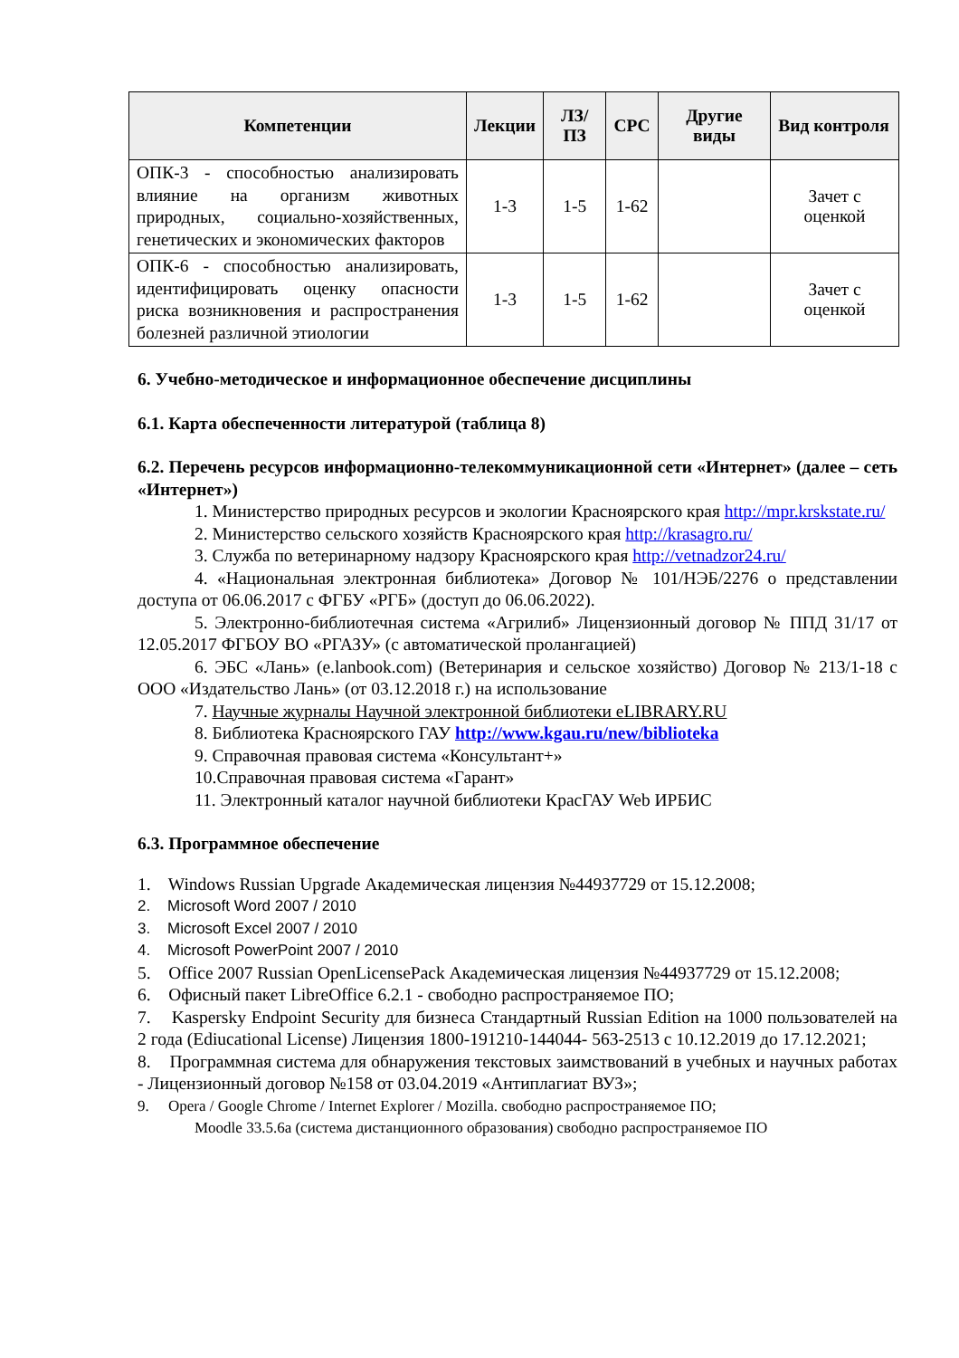| Компетенции | Лекции | ЛЗ/ПЗ | СРС | Другие виды | Вид контроля |
| --- | --- | --- | --- | --- | --- |
| ОПК-3 - способностью анализировать влияние на организм животных природных, социально-хозяйственных, генетических и экономических факторов | 1-3 | 1-5 | 1-62 | | Зачет с оценкой |
| ОПК-6 - способностью анализировать, идентифицировать оценку опасности риска возникновения и распространения болезней различной этиологии | 1-3 | 1-5 | 1-62 | | Зачет с оценкой |
6. Учебно-методическое и информационное обеспечение дисциплины
6.1. Карта обеспеченности литературой (таблица 8)
6.2. Перечень ресурсов информационно-телекоммуникационной сети «Интернет» (далее – сеть «Интернет»)
1. Министерство природных ресурсов и экологии Красноярского края http://mpr.krskstate.ru/
2. Министерство сельского хозяйств Красноярского края http://krasagro.ru/
3. Служба по ветеринарному надзору Красноярского края http://vetnadzor24.ru/
4. «Национальная электронная библиотека» Договор № 101/НЭБ/2276 о представлении доступа от 06.06.2017 с ФГБУ «РГБ» (доступ до 06.06.2022).
5. Электронно-библиотечная система «Агрилиб» Лицензионный договор № ППД 31/17 от 12.05.2017 ФГБОУ ВО «РГАЗУ» (с автоматической пролангацией)
6. ЭБС «Лань» (e.lanbook.com) (Ветеринария и сельское хозяйство) Договор № 213/1-18 с ООО «Издательство Лань» (от 03.12.2018 г.) на использование
7. Научные журналы Научной электронной библиотеки eLIBRARY.RU
8. Библиотека Красноярского ГАУ http://www.kgau.ru/new/biblioteka
9. Справочная правовая система «Консультант+»
10.Справочная правовая система «Гарант»
11. Электронный каталог научной библиотеки КрасГАУ Web ИРБИС
6.3. Программное обеспечение
1. Windows Russian Upgrade Академическая лицензия №44937729 от 15.12.2008;
2. Microsoft Word 2007 / 2010
3. Microsoft Excel 2007 / 2010
4. Microsoft PowerPoint 2007 / 2010
5. Office 2007 Russian OpenLicensePack Академическая лицензия №44937729 от 15.12.2008;
6. Офисный пакет LibreOffice 6.2.1 - свободно распространяемое ПО;
7. Kaspersky Endpoint Security для бизнеса Стандартный Russian Edition на 1000 пользователей на 2 года (Ediucational License) Лицензия 1800-191210-144044- 563-2513 с 10.12.2019 до 17.12.2021;
8. Программная система для обнаружения текстовых заимствований в учебных и научных работах - Лицензионный договор №158 от 03.04.2019 «Антиплагиат ВУЗ»;
9. Opera / Google Chrome / Internet Explorer / Mozilla. свободно распространяемое ПО;
Moodle 33.5.6a (система дистанционного образования) свободно распространяемое ПО